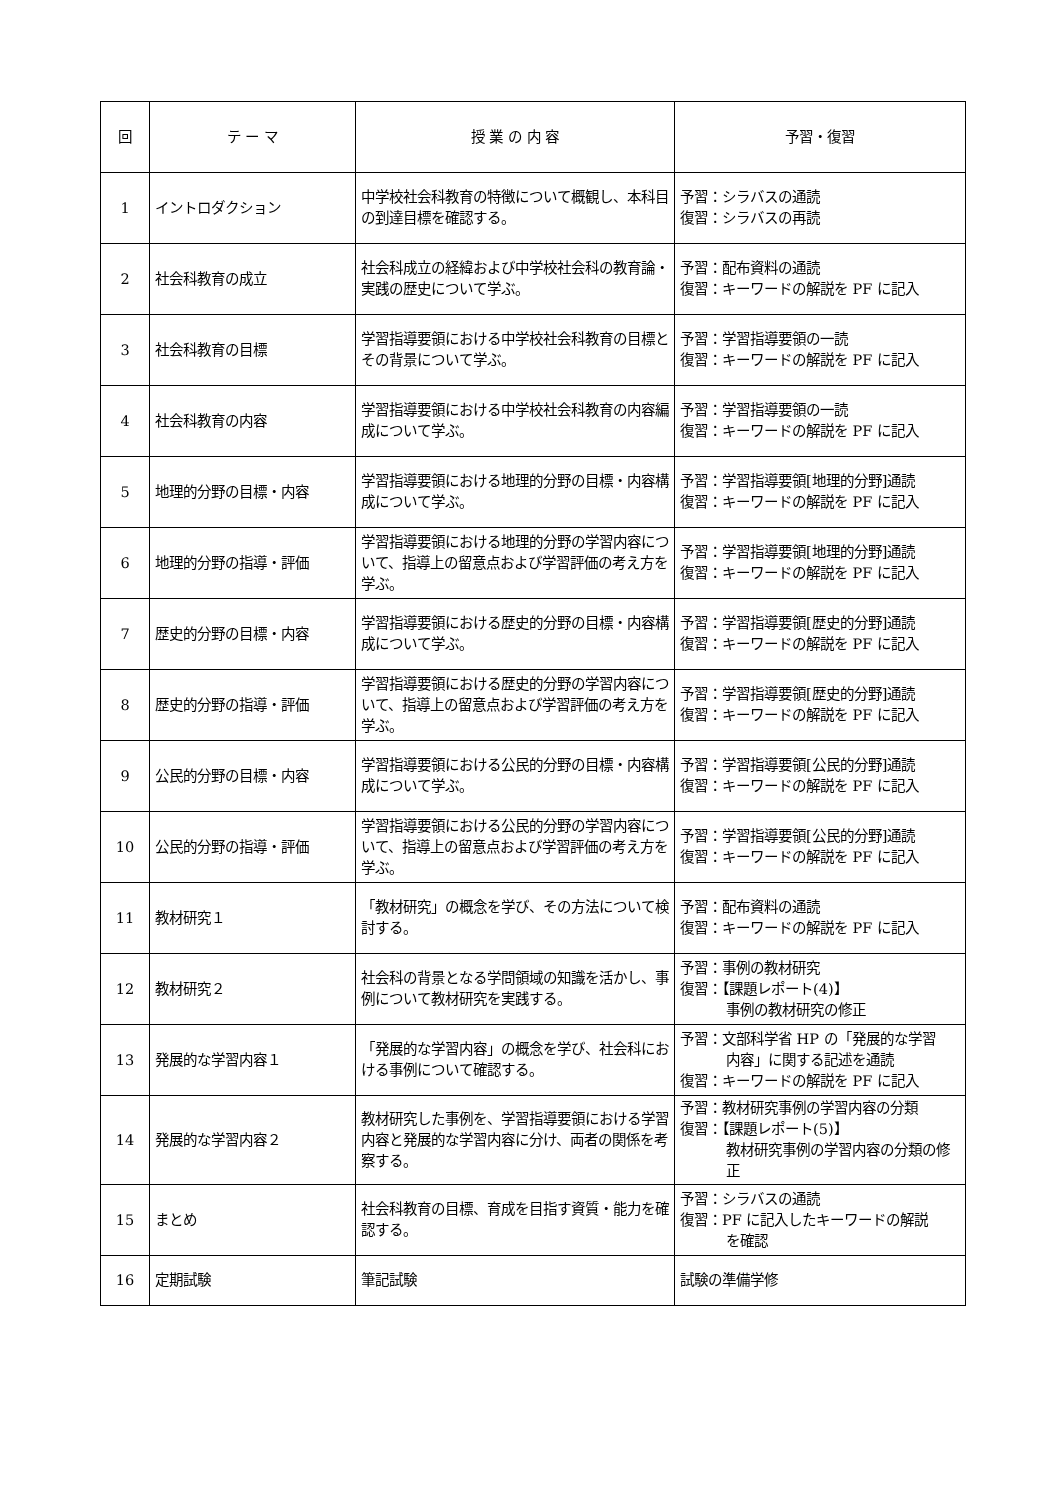| 回 | テ ー マ | 授 業 の 内 容 | 予習・復習 |
| --- | --- | --- | --- |
| 1 | イントロダクション | 中学校社会科教育の特徴について概観し、本科目の到達目標を確認する。 | 予習：シラバスの通読 復習：シラバスの再読 |
| 2 | 社会科教育の成立 | 社会科成立の経緯および中学校社会科の教育論・実践の歴史について学ぶ。 | 予習：配布資料の通読 復習：キーワードの解説を PF に記入 |
| 3 | 社会科教育の目標 | 学習指導要領における中学校社会科教育の目標とその背景について学ぶ。 | 予習：学習指導要領の一読 復習：キーワードの解説を PF に記入 |
| 4 | 社会科教育の内容 | 学習指導要領における中学校社会科教育の内容編成について学ぶ。 | 予習：学習指導要領の一読 復習：キーワードの解説を PF に記入 |
| 5 | 地理的分野の目標・内容 | 学習指導要領における地理的分野の目標・内容構成について学ぶ。 | 予習：学習指導要領[地理的分野]通読 復習：キーワードの解説を PF に記入 |
| 6 | 地理的分野の指導・評価 | 学習指導要領における地理的分野の学習内容について、指導上の留意点および学習評価の考え方を学ぶ。 | 予習：学習指導要領[地理的分野]通読 復習：キーワードの解説を PF に記入 |
| 7 | 歴史的分野の目標・内容 | 学習指導要領における歴史的分野の目標・内容構成について学ぶ。 | 予習：学習指導要領[歴史的分野]通読 復習：キーワードの解説を PF に記入 |
| 8 | 歴史的分野の指導・評価 | 学習指導要領における歴史的分野の学習内容について、指導上の留意点および学習評価の考え方を学ぶ。 | 予習：学習指導要領[歴史的分野]通読 復習：キーワードの解説を PF に記入 |
| 9 | 公民的分野の目標・内容 | 学習指導要領における公民的分野の目標・内容構成について学ぶ。 | 予習：学習指導要領[公民的分野]通読 復習：キーワードの解説を PF に記入 |
| 10 | 公民的分野の指導・評価 | 学習指導要領における公民的分野の学習内容について、指導上の留意点および学習評価の考え方を学ぶ。 | 予習：学習指導要領[公民的分野]通読 復習：キーワードの解説を PF に記入 |
| 11 | 教材研究１ | 「教材研究」の概念を学び、その方法について検討する。 | 予習：配布資料の通読 復習：キーワードの解説を PF に記入 |
| 12 | 教材研究２ | 社会科の背景となる学問領域の知識を活かし、事例について教材研究を実践する。 | 予習：事例の教材研究 復習：【課題レポート(4)】 事例の教材研究の修正 |
| 13 | 発展的な学習内容１ | 「発展的な学習内容」の概念を学び、社会科における事例について確認する。 | 予習：文部科学省 HP の「発展的な学習 内容」に関する記述を通読 復習：キーワードの解説を PF に記入 |
| 14 | 発展的な学習内容２ | 教材研究した事例を、学習指導要領における学習内容と発展的な学習内容に分け、両者の関係を考察する。 | 予習：教材研究事例の学習内容の分類 復習：【課題レポート(5)】 教材研究事例の学習内容の分類の修正 |
| 15 | まとめ | 社会科教育の目標、育成を目指す資質・能力を確認する。 | 予習：シラバスの通読 復習：PF に記入したキーワードの解説 を確認 |
| 16 | 定期試験 | 筆記試験 | 試験の準備学修 |